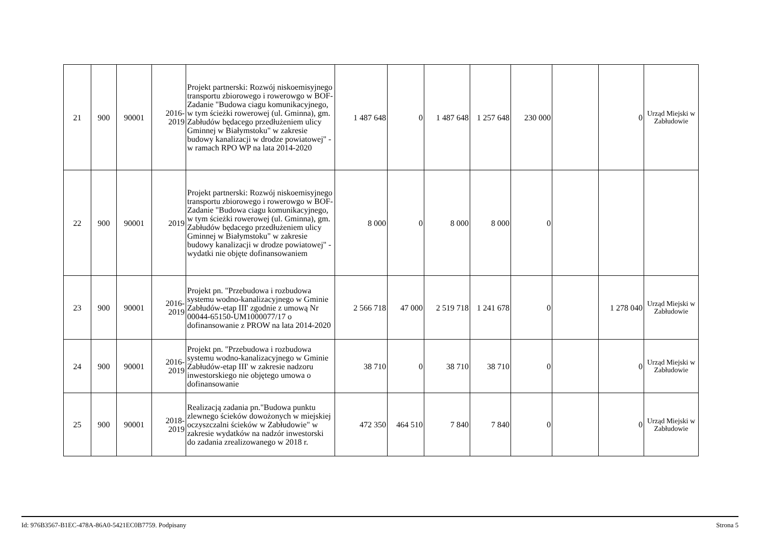| 21 | 900 | 90001 | 2016- 2019 | Projekt partnerski: Rozwój niskoemisyjnego transportu zbiorowego i rowerowgo w BOF- Zadanie "Budowa ciagu komunikacyjnego, w tym ścieżki rowerowej (ul. Gminna), gm. Zabłudów będacego przedłużeniem ulicy Gminnej w Białymstoku" w zakresie budowy kanalizacji w drodze powiatowej" - w ramach RPO WP na lata 2014-2020 | 1 487 648 | 0 | 1 487 648 | 1 257 648 | 230 000 | | 0 | Urząd Miejski w Zabłudowie |
| 22 | 900 | 90001 | 2019 | Projekt partnerski: Rozwój niskoemisyjnego transportu zbiorowego i rowerowgo w BOF- Zadanie "Budowa ciagu komunikacyjnego, w tym ścieżki rowerowej (ul. Gminna), gm. Zabłudów będacego przedłużeniem ulicy Gminnej w Białymstoku" w zakresie budowy kanalizacji w drodze powiatowej" - wydatki nie objęte dofinansowaniem | 8 000 | 0 | 8 000 | 8 000 | 0 | | | |
| 23 | 900 | 90001 | 2016- 2019 | Projekt pn. "Przebudowa i rozbudowa systemu wodno-kanalizacyjnego w Gminie Zabłudów-etap III' zgodnie z umową Nr 00044-65150-UM1000077/17 o dofinansowanie z PROW na lata 2014-2020 | 2 566 718 | 47 000 | 2 519 718 | 1 241 678 | 0 | | 1 278 040 | Urząd Miejski w Zabłudowie |
| 24 | 900 | 90001 | 2016- 2019 | Projekt pn. "Przebudowa i rozbudowa systemu wodno-kanalizacyjnego w Gminie Zabłudów-etap III' w zakresie nadzoru inwestorskiego nie objętego umowa o dofinansowanie | 38 710 | 0 | 38 710 | 38 710 | 0 | | 0 | Urząd Miejski w Zabłudowie |
| 25 | 900 | 90001 | 2018- 2019 | Realizacją zadania pn."Budowa punktu zlewnego ścieków dowożonych w miejskiej oczyszczalni ścieków w Zabłudowie" w zakresie wydatków na nadzór inwestorski do zadania zrealizowanego w 2018 r. | 472 350 | 464 510 | 7 840 | 7 840 | 0 | | 0 | Urząd Miejski w Zabłudowie |
Id: 976B3567-B1EC-478A-86A0-5421EC0B7759. Podpisany Strona 5